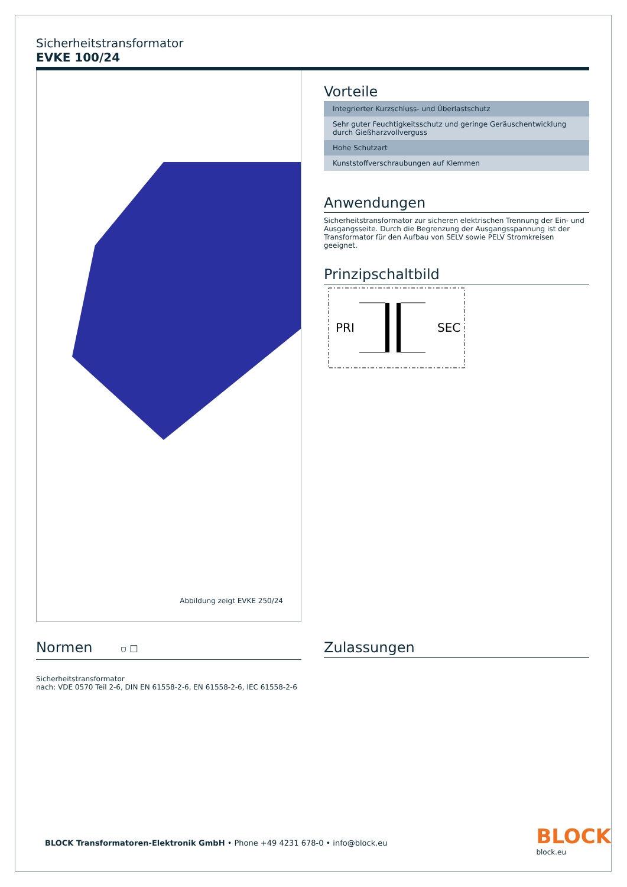Sicherheitstransformator
EVKE 100/24
Abbildung zeigt EVKE 250/24
Vorteile
Integrierter Kurzschluss- und Überlastschutz
Sehr guter Feuchtigkeitsschutz und geringe Geräuschentwicklung durch Gießharzvollverguss
Hohe Schutzart
Kunststoffverschraubungen auf Klemmen
Anwendungen
Sicherheitstransformator zur sicheren elektrischen Trennung der Ein- und Ausgangsseite. Durch die Begrenzung der Ausgangsspannung ist der Transformator für den Aufbau von SELV sowie PELV Stromkreisen geeignet.
Prinzipschaltbild
PRI
SEC
Normen ⛉ ☐
Sicherheitstransformator
nach: VDE 0570 Teil 2-6, DIN EN 61558-2-6, EN 61558-2-6, IEC 61558-2-6
Zulassungen
BLOCK Transformatoren-Elektronik GmbH • Phone +49 4231 678-0 • info@block.eu
BLOCK
block.eu